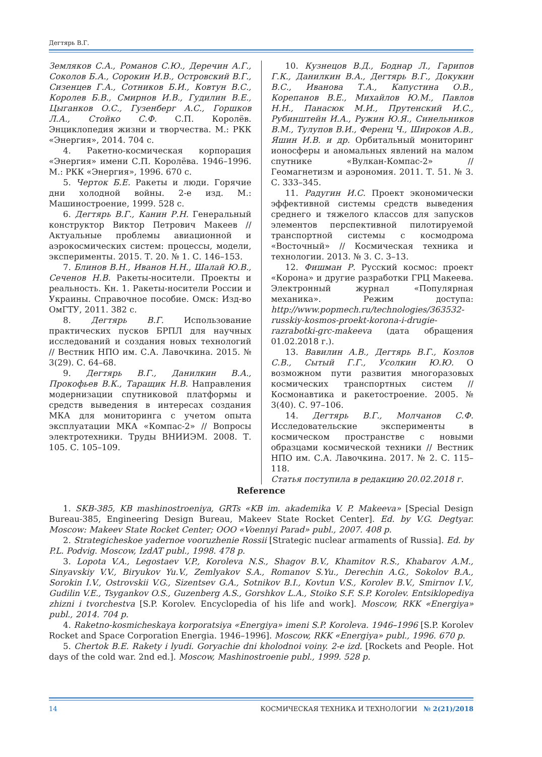Дегтярь В.Г.
Земляков С.А., Романов С.Ю., Деречин А.Г., Соколов Б.А., Сорокин И.В., Островский В.Г., Сизенцев Г.А., Сотников Б.И., Ковтун В.С., Королев Б.В., Смирнов И.В., Гудилин В.Е., Цыганков О.С., Гузенберг А.С., Горшков Л.А., Стойко С.Ф. С.П. Королёв. Энциклопедия жизни и творчества. М.: РКК «Энергия», 2014. 704 с.
4. Ракетно-космическая корпорация «Энергия» имени С.П. Королёва. 1946–1996. М.: РКК «Энергия», 1996. 670 с.
5. Черток Б.Е. Ракеты и люди. Горячие дни холодной войны. 2-е изд. М.: Машиностроение, 1999. 528 с.
6. Дегтярь В.Г., Канин Р.Н. Генеральный конструктор Виктор Петрович Макеев // Актуальные проблемы авиационной и аэрокосмических систем: процессы, модели, эксперименты. 2015. Т. 20. № 1. С. 146–153.
7. Блинов В.Н., Иванов Н.Н., Шалай Ю.В., Сеченов Н.В. Ракеты-носители. Проекты и реальность. Кн. 1. Ракеты-носители России и Украины. Справочное пособие. Омск: Изд-во ОмГТУ, 2011. 382 с.
8. Дегтярь В.Г. Использование практических пусков БРПЛ для научных исследований и создания новых технологий // Вестник НПО им. С.А. Лавочкина. 2015. № 3(29). С. 64–68.
9. Дегтярь В.Г., Данилкин В.А., Прокофьев В.К., Таращик Н.В. Направления модернизации спутниковой платформы и средств выведения в интересах создания МКА для мониторинга с учетом опыта эксплуатации МКА «Компас-2» // Вопросы электротехники. Труды ВНИИЭМ. 2008. Т. 105. С. 105–109.
10. Кузнецов В.Д., Боднар Л., Гарипов Г.К., Данилкин В.А., Дегтярь В.Г., Докукин В.С., Иванова Т.А., Капустина О.В., Корепанов В.Е., Михайлов Ю.М., Павлов Н.Н., Панасюк М.И., Прутенский И.С., Рубинштейн И.А., Ружин Ю.Я., Синельников В.М., Тулупов В.И., Ференц Ч., Широков А.В., Яшин И.В. и др. Орбитальный мониторинг ионосферы и аномальных явлений на малом спутнике «Вулкан-Компас-2» // Геомагнетизм и аэрономия. 2011. Т. 51. № 3. С. 333–345.
11. Радугин И.С. Проект экономически эффективной системы средств выведения среднего и тяжелого классов для запусков элементов перспективной пилотируемой транспортной системы с космодрома «Восточный» // Космическая техника и технологии. 2013. № 3. С. 3–13.
12. Фишман Р. Русский космос: проект «Корона» и другие разработки ГРЦ Макеева. Электронный журнал «Популярная механика». Режим доступа: http://www.popmech.ru/technologies/363532-russkiy-kosmos-proekt-korona-i-drugie-razrabotki-grc-makeeva (дата обращения 01.02.2018 г.).
13. Вавилин А.В., Дегтярь В.Г., Козлов С.В., Сытый Г.Г., Усолкин Ю.Ю. О возможном пути развития многоразовых космических транспортных систем // Космонавтика и ракетостроение. 2005. № 3(40). С. 97–106.
14. Дегтярь В.Г., Молчанов С.Ф. Исследовательские эксперименты в космическом пространстве с новыми образцами космической техники // Вестник НПО им. С.А. Лавочкина. 2017. № 2. С. 115–118.
Статья поступила в редакцию 20.02.2018 г.
Reference
1. SKB-385, KB mashinostroeniya, GRTs «KB im. akademika V. P. Makeeva» [Special Design Bureau-385, Engineering Design Bureau, Makeev State Rocket Center]. Ed. by V.G. Degtyar. Moscow: Makeev State Rocket Center; OOO «Voennyi Parad» publ., 2007. 408 p.
2. Strategicheskoe yadernoe vooruzhenie Rossii [Strategic nuclear armaments of Russia]. Ed. by P.L. Podvig. Moscow, IzdAT publ., 1998. 478 p.
3. Lopota V.A., Legostaev V.P., Koroleva N.S., Shagov B.V., Khamitov R.S., Khabarov A.M., Sinyavskiy V.V., Biryukov Yu.V., Zemlyakov S.A., Romanov S.Yu., Derechin A.G., Sokolov B.A., Sorokin I.V., Ostrovskii V.G., Sizentsev G.A., Sotnikov B.I., Kovtun V.S., Korolev B.V., Smirnov I.V., Gudilin V.E., Tsygankov O.S., Guzenberg A.S., Gorshkov L.A., Stoiko S.F. S.P. Korolev. Entsiklopediya zhizni i tvorchestva [S.P. Korolev. Encyclopedia of his life and work]. Moscow, RKK «Energiya» publ., 2014. 704 p.
4. Raketno-kosmicheskaya korporatsiya «Energiya» imeni S.P. Koroleva. 1946–1996 [S.P. Korolev Rocket and Space Corporation Energia. 1946–1996]. Moscow, RKK «Energiya» publ., 1996. 670 p.
5. Chertok B.E. Rakety i lyudi. Goryachie dni kholodnoi voiny. 2-e izd. [Rockets and People. Hot days of the cold war. 2nd ed.]. Moscow, Mashinostroenie publ., 1999. 528 p.
14 КОСМИЧЕСКАЯ ТЕХНИКА И ТЕХНОЛОГИИ № 2(21)/2018